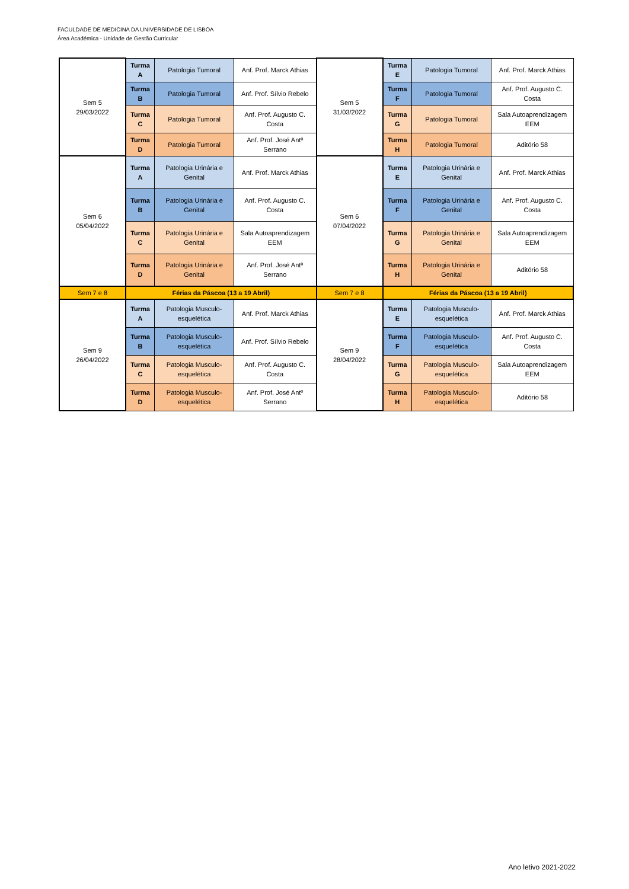FACULDADE DE MEDICINA DA UNIVERSIDADE DE LISBOA
Área Académica - Unidade de Gestão Curricular
| Sem 5 29/03/2022 | Turma A | Patologia Tumoral | Anf. Prof. Marck Athias | Sem 5 31/03/2022 | Turma E | Patologia Tumoral | Anf. Prof. Marck Athias |
| | Turma B | Patologia Tumoral | Anf. Prof. Sílvio Rebelo | | Turma F | Patologia Tumoral | Anf. Prof. Augusto C. Costa |
| | Turma C | Patologia Tumoral | Anf. Prof. Augusto C. Costa | | Turma G | Patologia Tumoral | Sala Autoaprendizagem EEM |
| | Turma D | Patologia Tumoral | Anf. Prof. José Antº Serrano | | Turma H | Patologia Tumoral | Aditório 58 |
| Sem 6 05/04/2022 | Turma A | Patologia Urinária e Genital | Anf. Prof. Marck Athias | Sem 6 07/04/2022 | Turma E | Patologia Urinária e Genital | Anf. Prof. Marck Athias |
| | Turma B | Patologia Urinária e Genital | Anf. Prof. Augusto C. Costa | | Turma F | Patologia Urinária e Genital | Anf. Prof. Augusto C. Costa |
| | Turma C | Patologia Urinária e Genital | Sala Autoaprendizagem EEM | | Turma G | Patologia Urinária e Genital | Sala Autoaprendizagem EEM |
| | Turma D | Patologia Urinária e Genital | Anf. Prof. José Antº Serrano | | Turma H | Patologia Urinária e Genital | Aditório 58 |
| Sem 7 e 8 | Férias da Páscoa (13 a 19 Abril) | | | Sem 7 e 8 | Férias da Páscoa (13 a 19 Abril) | | |
| Sem 9 26/04/2022 | Turma A | Patologia Musculo-esquelética | Anf. Prof. Marck Athias | Sem 9 28/04/2022 | Turma E | Patologia Musculo-esquelética | Anf. Prof. Marck Athias |
| | Turma B | Patologia Musculo-esquelética | Anf. Prof. Sílvio Rebelo | | Turma F | Patologia Musculo-esquelética | Anf. Prof. Augusto C. Costa |
| | Turma C | Patologia Musculo-esquelética | Anf. Prof. Augusto C. Costa | | Turma G | Patologia Musculo-esquelética | Sala Autoaprendizagem EEM |
| | Turma D | Patologia Musculo-esquelética | Anf. Prof. José Antº Serrano | | Turma H | Patologia Musculo-esquelética | Aditório 58 |
Ano letivo 2021-2022